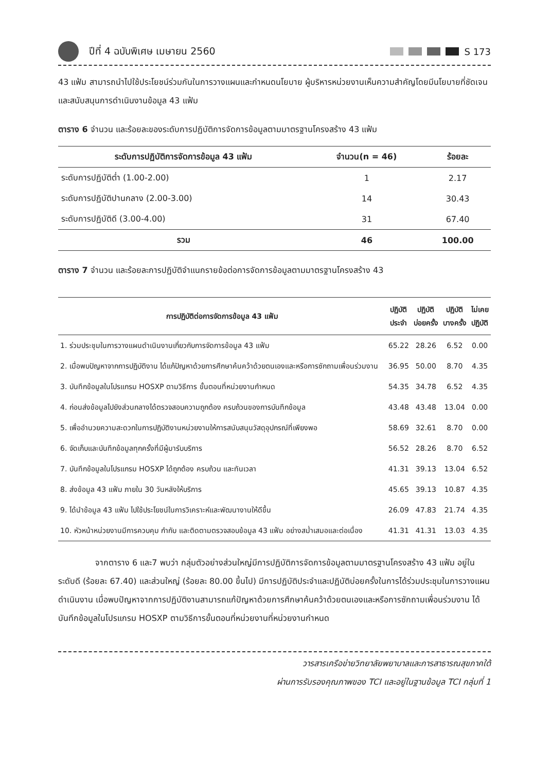ปีที่ 4 ฉบับพิเศษ เมษายน 2560 S 173
43 แฟ้ม สามารถนำไปใช้ประโยชน์ร่วมกันในการวางแผนและกำหนดนโยบาย ผู้บริหารหน่วยงานเห็นความสำคัญโดยมีนโยบายที่ชัดเจนและสนับสนุนการดำเนินงานข้อมูล 43 แฟ้ม
ตาราง 6 จำนวน และร้อยละของระดับการปฏิบัติการจัดการข้อมูลตามมาตรฐานโครงสร้าง 43 แฟ้ม
| ระดับการปฏิบัติการจัดการข้อมูล 43 แฟ้ม | จำนวน(n = 46) | ร้อยละ |
| --- | --- | --- |
| ระดับการปฏิบัติต่ำ (1.00-2.00) | 1 | 2.17 |
| ระดับการปฏิบัติปานกลาง (2.00-3.00) | 14 | 30.43 |
| ระดับการปฏิบัติดี (3.00-4.00) | 31 | 67.40 |
| รวม | 46 | 100.00 |
ตาราง 7 จำนวน และร้อยละการปฏิบัติจำแนกรายข้อต่อการจัดการข้อมูลตามมาตรฐานโครงสร้าง 43
| การปฏิบัติต่อการจัดการข้อมูล 43 แฟ้ม | ปฏิบัติ ประจำ | ปฏิบัติ บ่อยครั้ง | ปฏิบัติ บางครั้ง | ไม่เคย ปฏิบัติ |
| --- | --- | --- | --- | --- |
| 1. ร่วมประชุมในการวางแผนดำเนินงานเกี่ยวกับการจัดการข้อมูล 43 แฟ้ม | 65.22 | 28.26 | 6.52 | 0.00 |
| 2. เมื่อพบปัญหาจากการปฏิบัติงาน ได้แก้ปัญหาด้วยการศึกษาค้นคว้าด้วยตนเองและหรือการซักถามเพื่อนร่วมงาน | 36.95 | 50.00 | 8.70 | 4.35 |
| 3. บันทึกข้อมูลในโปรแกรม HOSXP ตามวิธีการ ขั้นตอนที่หน่วยงานกำหนด | 54.35 | 34.78 | 6.52 | 4.35 |
| 4. ก่อนส่งข้อมูลไปยังส่วนกลางได้ตรวจสอบความถูกต้อง ครบถ้วนของการบันทึกข้อมูล | 43.48 | 43.48 | 13.04 | 0.00 |
| 5. เพื่ออำนวยความสะดวกในการปฏิบัติงานหน่วยงานให้การสนับสนุนวัสดุอุปกรณ์ที่เพียงพอ | 58.69 | 32.61 | 8.70 | 0.00 |
| 6. จัดเก็บและบันทึกข้อมูลทุกครั้งที่มีผู้มารับบริการ | 56.52 | 28.26 | 8.70 | 6.52 |
| 7. บันทึกข้อมูลในโปรแกรม HOSXP ได้ถูกต้อง ครบถ้วน และทันเวลา | 41.31 | 39.13 | 13.04 | 6.52 |
| 8. ส่งข้อมูล 43 แฟ้ม ภายใน 30 วันหลังให้บริการ | 45.65 | 39.13 | 10.87 | 4.35 |
| 9. ได้นำข้อมูล 43 แฟ้ม ไปใช้ประโยชน์ในการวิเคราะห์และพัฒนางานให้ดีขึ้น | 26.09 | 47.83 | 21.74 | 4.35 |
| 10. หัวหน้าหน่วยงานมีการควบคุม กำกับ และติดตามตรวจสอบข้อมูล 43 แฟ้ม อย่างสม่ำเสมอและต่อเนื่อง | 41.31 | 41.31 | 13.03 | 4.35 |
จากตาราง 6 และ7 พบว่า กลุ่มตัวอย่างส่วนใหญ่มีการปฏิบัติการจัดการข้อมูลตามมาตรฐานโครงสร้าง 43 แฟ้ม อยู่ในระดับดี (ร้อยละ 67.40) และส่วนใหญ่ (ร้อยละ 80.00 ขึ้นไป) มีการปฏิบัติประจำและปฏิบัติบ่อยครั้งในการได้ร่วมประชุมในการวางแผนดำเนินงาน เมื่อพบปัญหาจากการปฏิบัติงานสามารถแก้ปัญหาด้วยการศึกษาค้นคว้าด้วยตนเองและหรือการซักถามเพื่อนร่วมงาน ได้บันทึกข้อมูลในโปรแกรม HOSXP ตามวิธีการขั้นตอนที่หน่วยงานที่หน่วยงานกำหนด
วารสารเครือข่ายวิทยาลัยพยาบาลและการสาธารณสุขภาคใต้
ผ่านการรับรองคุณภาพของ TCI และอยู่ในฐานข้อมูล TCI กลุ่มที่ 1